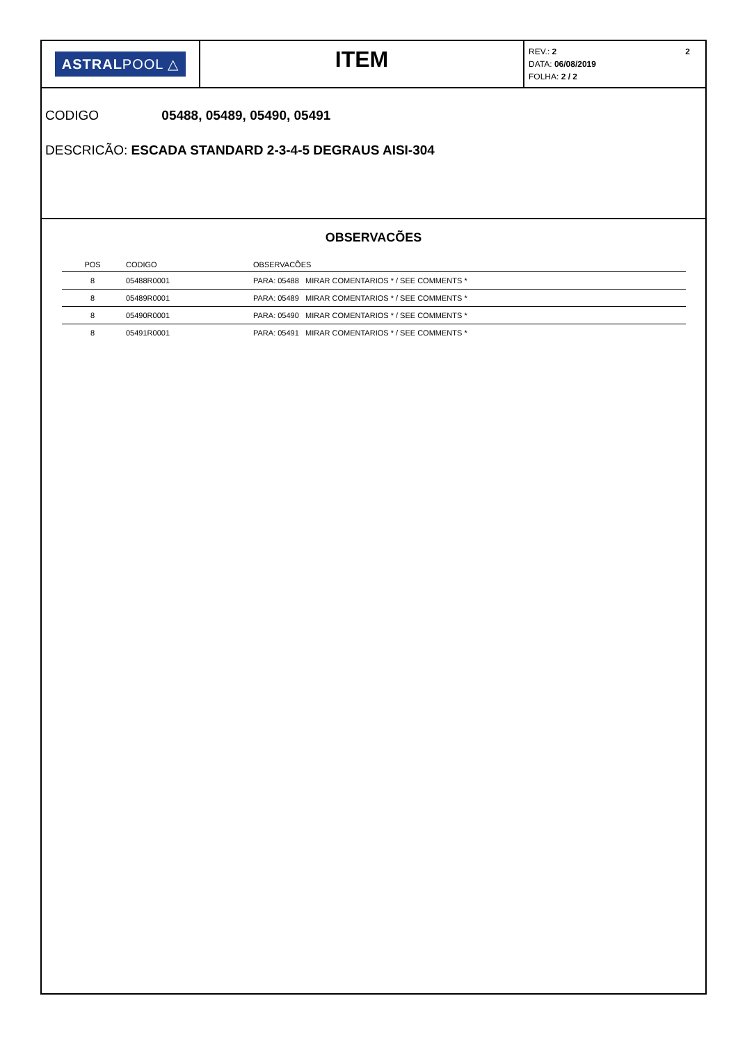ASTRALPOOL △
ITEM
2 REV.: 2
DATA: 06/08/2019
FOLHA: 2 / 2
CODIGO 05488, 05489, 05490, 05491
DESCRICÃO: ESCADA STANDARD 2-3-4-5 DEGRAUS AISI-304
OBSERVACÕES
| POS | CODIGO | OBSERVACÕES |
| --- | --- | --- |
| 8 | 05488R0001 | PARA: 05488 MIRAR COMENTARIOS * / SEE COMMENTS * |
| 8 | 05489R0001 | PARA: 05489 MIRAR COMENTARIOS * / SEE COMMENTS * |
| 8 | 05490R0001 | PARA: 05490 MIRAR COMENTARIOS * / SEE COMMENTS * |
| 8 | 05491R0001 | PARA: 05491 MIRAR COMENTARIOS * / SEE COMMENTS * |